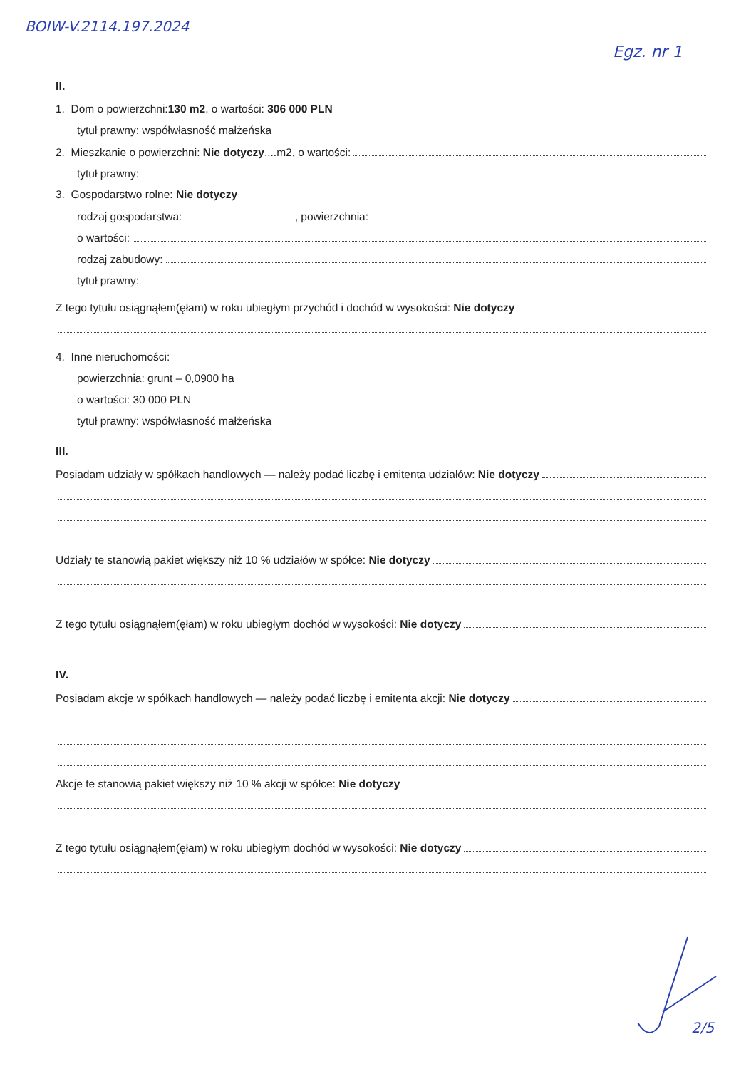BOIW-V.2114.197.2024
Egz. nr 1
II.
1. Dom o powierzchni:130 m2, o wartości: 306 000 PLN
tytuł prawny: współwłasność małżeńska
2. Mieszkanie o powierzchni: Nie dotyczy....m2, o wartości:
tytuł prawny:
3. Gospodarstwo rolne: Nie dotyczy
rodzaj gospodarstwa: , powierzchnia:
o wartości:
rodzaj zabudowy:
tytuł prawny:
Z tego tytułu osiągnąłem(ęłam) w roku ubiegłym przychód i dochód w wysokości: Nie dotyczy
4. Inne nieruchomości:
powierzchnia: grunt – 0,0900 ha
o wartości: 30 000 PLN
tytuł prawny: współwłasność małżeńska
III.
Posiadam udziały w spółkach handlowych — należy podać liczbę i emitenta udziałów: Nie dotyczy
Udziały te stanowią pakiet większy niż 10 % udziałów w spółce: Nie dotyczy
Z tego tytułu osiągnąłem(ęłam) w roku ubiegłym dochód w wysokości: Nie dotyczy
IV.
Posiadam akcje w spółkach handlowych — należy podać liczbę i emitenta akcji: Nie dotyczy
Akcje te stanowią pakiet większy niż 10 % akcji w spółce: Nie dotyczy
Z tego tytułu osiągnąłem(ęłam) w roku ubiegłym dochód w wysokości: Nie dotyczy
2/5